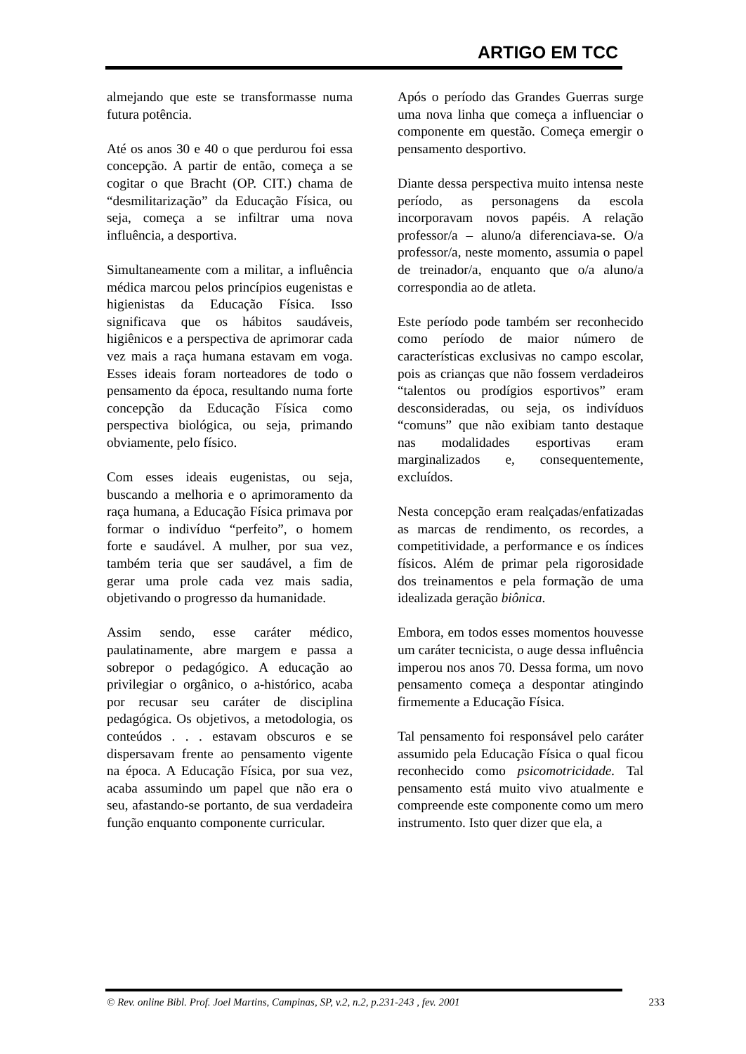ARTIGO EM TCC
almejando que este se transformasse numa futura potência.
Até os anos 30 e 40 o que perdurou foi essa concepção. A partir de então, começa a se cogitar o que Bracht (OP. CIT.) chama de “desmilitarização” da Educação Física, ou seja, começa a se infiltrar uma nova influência, a desportiva.
Simultaneamente com a militar, a influência médica marcou pelos princípios eugenistas e higienistas da Educação Física. Isso significava que os hábitos saudáveis, higiênicos e a perspectiva de aprimorar cada vez mais a raça humana estavam em voga. Esses ideais foram norteadores de todo o pensamento da época, resultando numa forte concepção da Educação Física como perspectiva biológica, ou seja, primando obviamente, pelo físico.
Com esses ideais eugenistas, ou seja, buscando a melhoria e o aprimoramento da raça humana, a Educação Física primava por formar o indivíduo “perfeito”, o homem forte e saudável. A mulher, por sua vez, também teria que ser saudável, a fim de gerar uma prole cada vez mais sadia, objetivando o progresso da humanidade.
Assim sendo, esse caráter médico, paulatinamente, abre margem e passa a sobrepor o pedagógico. A educação ao privilegiar o orgânico, o a-histórico, acaba por recusar seu caráter de disciplina pedagógica. Os objetivos, a metodologia, os conteúdos . . . estavam obscuros e se dispersavam frente ao pensamento vigente na época. A Educação Física, por sua vez, acaba assumindo um papel que não era o seu, afastando-se portanto, de sua verdadeira função enquanto componente curricular.
Após o período das Grandes Guerras surge uma nova linha que começa a influenciar o componente em questão. Começa emergir o pensamento desportivo.
Diante dessa perspectiva muito intensa neste período, as personagens da escola incorporavam novos papéis. A relação professor/a – aluno/a diferenciava-se. O/a professor/a, neste momento, assumia o papel de treinador/a, enquanto que o/a aluno/a correspondia ao de atleta.
Este período pode também ser reconhecido como período de maior número de características exclusivas no campo escolar, pois as crianças que não fossem verdadeiros “talentos ou prodígios esportivos” eram desconsideradas, ou seja, os indivíduos “comuns” que não exibiam tanto destaque nas modalidades esportivas eram marginalizados e, consequentemente, excluídos.
Nesta concepção eram realçadas/enfatizadas as marcas de rendimento, os recordes, a competitividade, a performance e os índices físicos. Além de primar pela rigorosidade dos treinamentos e pela formação de uma idealizada geração biônica.
Embora, em todos esses momentos houvesse um caráter tecnicista, o auge dessa influência imperou nos anos 70. Dessa forma, um novo pensamento começa a despontar atingindo firmemente a Educação Física.
Tal pensamento foi responsável pelo caráter assumido pela Educação Física o qual ficou reconhecido como psicomotricidade. Tal pensamento está muito vivo atualmente e compreende este componente como um mero instrumento. Isto quer dizer que ela, a
© Rev. online Bibl. Prof. Joel Martins, Campinas, SP, v.2, n.2, p.231-243 , fev. 2001 233